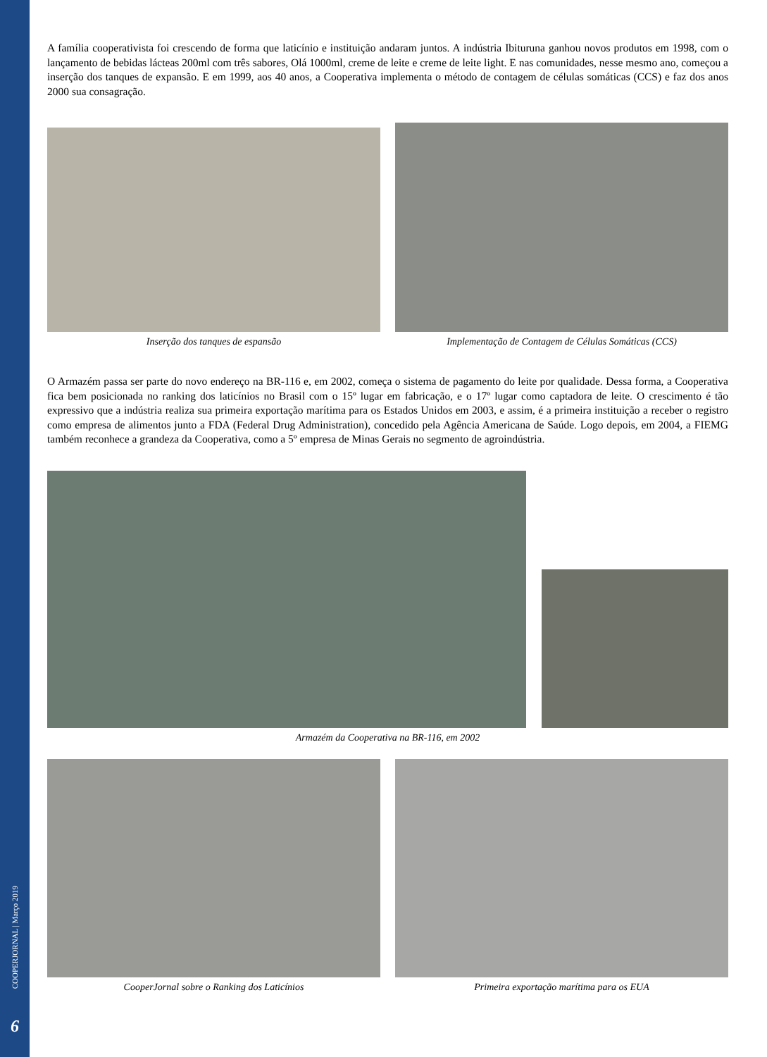COOPERJORNAL | Março 2019
6
A família cooperativista foi crescendo de forma que laticínio e instituição andaram juntos. A indústria Ibituruna ganhou novos produtos em 1998, com o lançamento de bebidas lácteas 200ml com três sabores, Olá 1000ml, creme de leite e creme de leite light. E nas comunidades, nesse mesmo ano, começou a inserção dos tanques de expansão. E em 1999, aos 40 anos, a Cooperativa implementa o método de contagem de células somáticas (CCS) e faz dos anos 2000 sua consagração.
Inserção dos tanques de espansão
Implementação de Contagem de Células Somáticas (CCS)
O Armazém passa ser parte do novo endereço na BR-116 e, em 2002, começa o sistema de pagamento do leite por qualidade. Dessa forma, a Cooperativa fica bem posicionada no ranking dos laticínios no Brasil com o 15º lugar em fabricação, e o 17º lugar como captadora de leite. O crescimento é tão expressivo que a indústria realiza sua primeira exportação marítima para os Estados Unidos em 2003, e assim, é a primeira instituição a receber o registro como empresa de alimentos junto a FDA (Federal Drug Administration), concedido pela Agência Americana de Saúde. Logo depois, em 2004, a FIEMG também reconhece a grandeza da Cooperativa, como a 5º empresa de Minas Gerais no segmento de agroindústria.
Armazém da Cooperativa na BR-116, em 2002
CooperJornal sobre o Ranking dos Laticínios
Primeira exportação marítima para os EUA